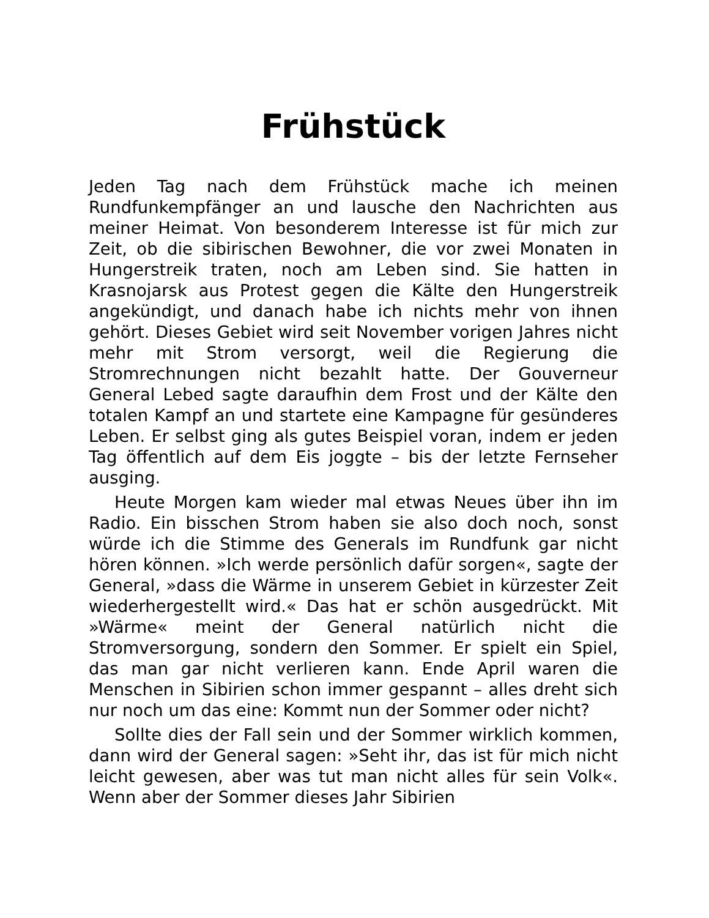Frühstück
Jeden Tag nach dem Frühstück mache ich meinen Rundfunkempfänger an und lausche den Nachrichten aus meiner Heimat. Von besonderem Interesse ist für mich zur Zeit, ob die sibirischen Bewohner, die vor zwei Monaten in Hungerstreik traten, noch am Leben sind. Sie hatten in Krasnojarsk aus Protest gegen die Kälte den Hungerstreik angekündigt, und danach habe ich nichts mehr von ihnen gehört. Dieses Gebiet wird seit November vorigen Jahres nicht mehr mit Strom versorgt, weil die Regierung die Stromrechnungen nicht bezahlt hatte. Der Gouverneur General Lebed sagte daraufhin dem Frost und der Kälte den totalen Kampf an und startete eine Kampagne für gesünderes Leben. Er selbst ging als gutes Beispiel voran, indem er jeden Tag öffentlich auf dem Eis joggte – bis der letzte Fernseher ausging.
Heute Morgen kam wieder mal etwas Neues über ihn im Radio. Ein bisschen Strom haben sie also doch noch, sonst würde ich die Stimme des Generals im Rundfunk gar nicht hören können. »Ich werde persönlich dafür sorgen«, sagte der General, »dass die Wärme in unserem Gebiet in kürzester Zeit wiederhergestellt wird.« Das hat er schön ausgedrückt. Mit »Wärme« meint der General natürlich nicht die Stromversorgung, sondern den Sommer. Er spielt ein Spiel, das man gar nicht verlieren kann. Ende April waren die Menschen in Sibirien schon immer gespannt – alles dreht sich nur noch um das eine: Kommt nun der Sommer oder nicht?
Sollte dies der Fall sein und der Sommer wirklich kommen, dann wird der General sagen: »Seht ihr, das ist für mich nicht leicht gewesen, aber was tut man nicht alles für sein Volk«. Wenn aber der Sommer dieses Jahr Sibirien